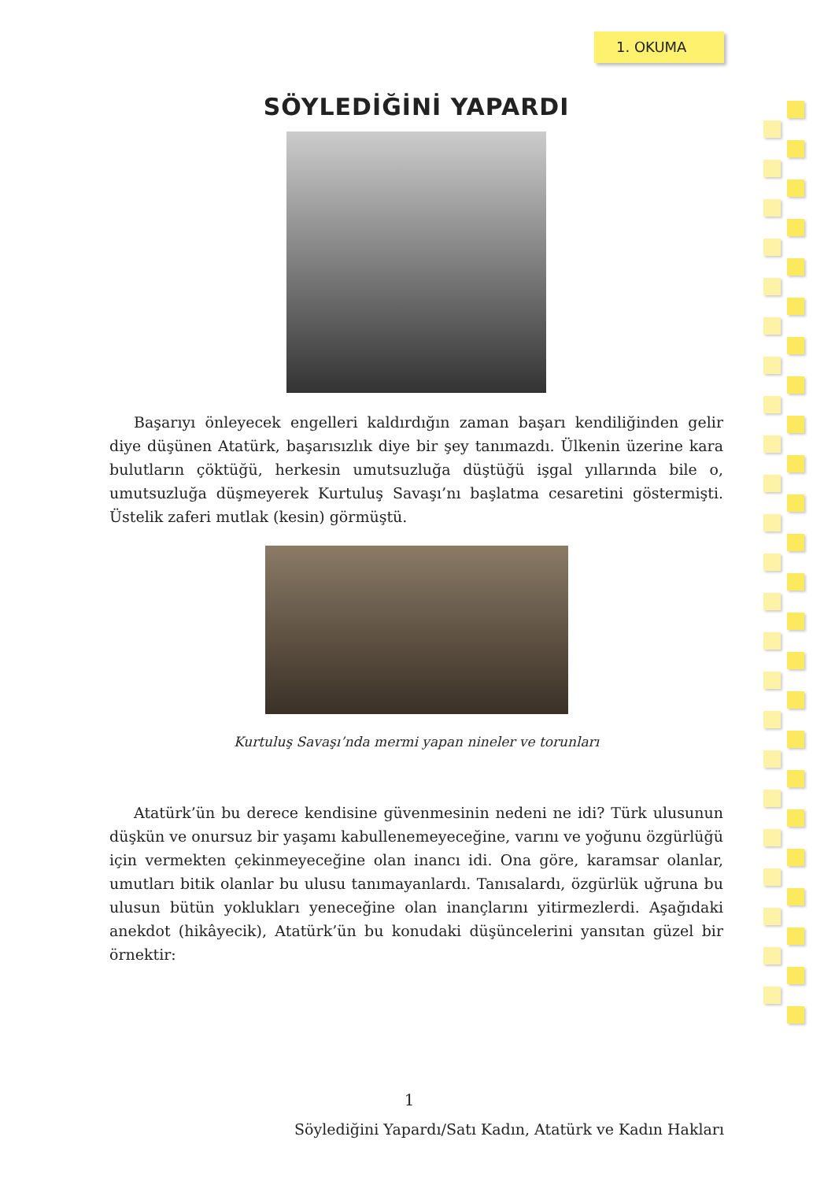1. OKUMA
SÖYLEDİĞİNİ YAPARDI
Başarıyı önleyecek engelleri kaldırdığın zaman başarı kendiliğinden gelir diye düşünen Atatürk, başarısızlık diye bir şey tanımazdı. Ülkenin üzerine kara bulutların çöktüğü, herkesin umutsuzluğa düştüğü işgal yıllarında bile o, umutsuzluğa düşmeyerek Kurtuluş Savaşı’nı başlatma cesaretini göstermişti. Üstelik zaferi mutlak (kesin) görmüştü.
Kurtuluş Savaşı’nda mermi yapan nineler ve torunları
Atatürk’ün bu derece kendisine güvenmesinin nedeni ne idi? Türk ulusunun düşkün ve onursuz bir yaşamı kabullenemeyeceğine, varını ve yoğunu özgürlüğü için vermekten çekinmeyeceğine olan inancı idi. Ona göre, karamsar olanlar, umutları bitik olanlar bu ulusu tanımayanlardı. Tanısalardı, özgürlük uğruna bu ulusun bütün yoklukları yeneceğine olan inançlarını yitirmezlerdi. Aşağıdaki anekdot (hikâyecik), Atatürk’ün bu konudaki düşüncelerini yansıtan güzel bir örnektir:
1
Söylediğini Yapardı/Satı Kadın, Atatürk ve Kadın Hakları